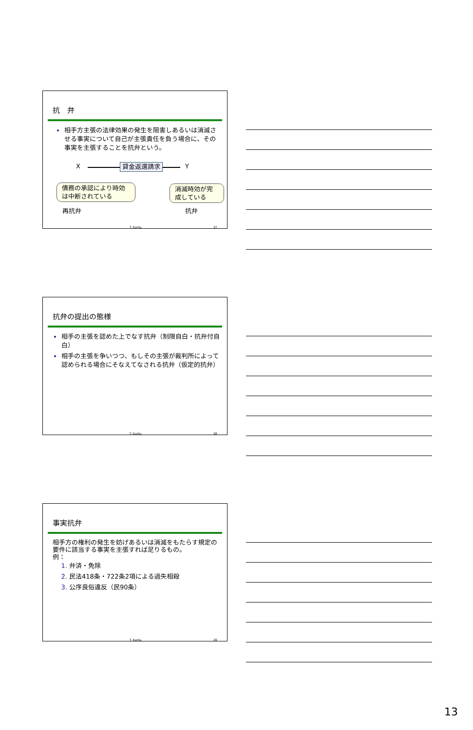抗　弁
相手方主張の法律効果の発生を阻害しあるいは消滅させる事実について自己が主張責任を負う場合に、その事実を主張することを抗弁という。
X 貸金返還請求 Y
債務の承認により時効は中断されている
消滅時効が完成している
再抗弁 抗弁
T. Kurita 37
抗弁の提出の態様
相手の主張を認めた上でなす抗弁（制限自白・抗弁付自白）
相手の主張を争いつつ、もしその主張が裁判所によって認められる場合にそなえてなされる抗弁（仮定的抗弁）
T. Kurita 38
事実抗弁
相手方の権利の発生を妨げあるいは消滅をもたらす規定の要件に該当する事実を主張すれば足りるもの。
例：
弁済・免除
民法418条・722条2項による過失相殺
公序良俗違反（民90条）
T. Kurita 39
13